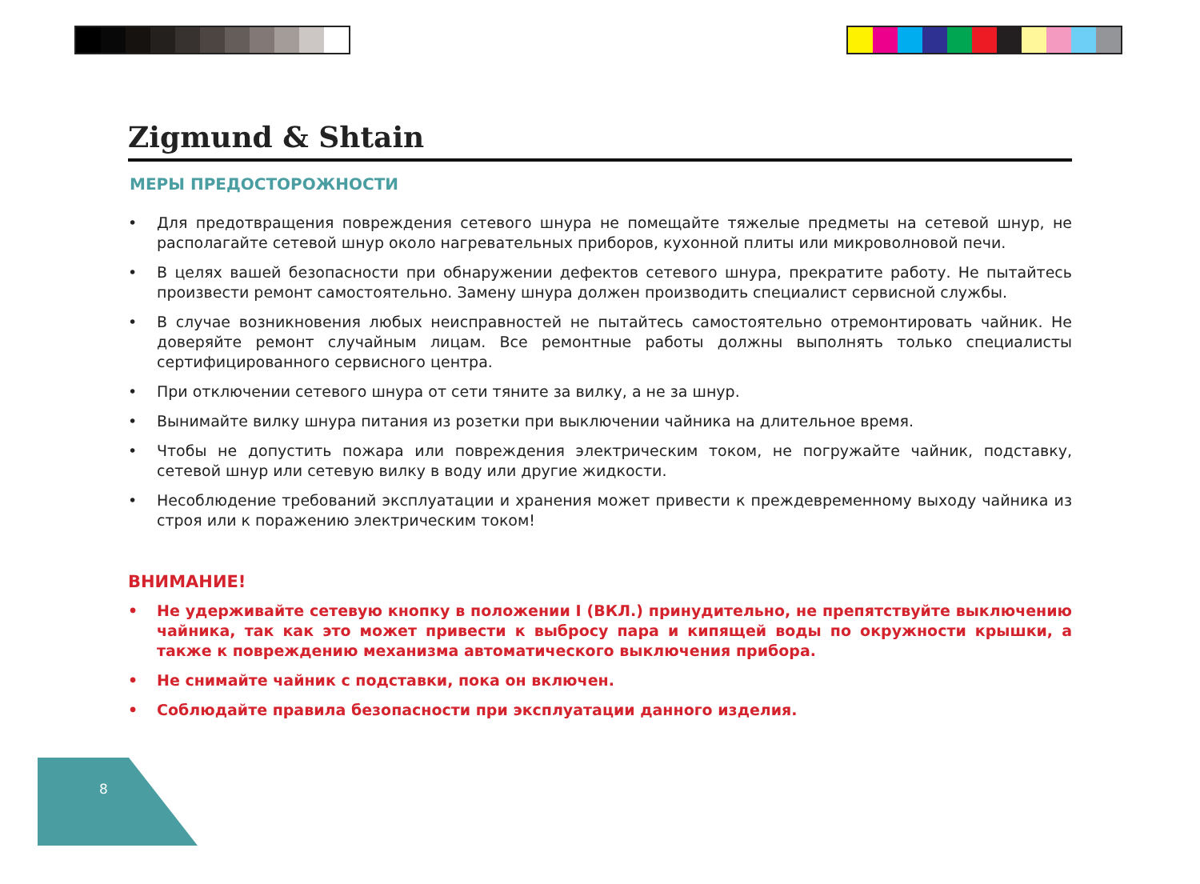Zigmund & Shtain
МЕРЫ ПРЕДОСТОРОЖНОСТИ
• Для предотвращения повреждения сетевого шнура не помещайте тяжелые предметы на сетевой шнур, не располагайте сетевой шнур около нагревательных приборов, кухонной плиты или микроволновой печи.
• В целях вашей безопасности при обнаружении дефектов сетевого шнура, прекратите работу. Не пытайтесь произвести ремонт самостоятельно. Замену шнура должен производить специалист сервисной службы.
• В случае возникновения любых неисправностей не пытайтесь самостоятельно отремонтировать чайник. Не доверяйте ремонт случайным лицам. Все ремонтные работы должны выполнять только специалисты сертифицированного сервисного центра.
• При отключении сетевого шнура от сети тяните за вилку, а не за шнур.
• Вынимайте вилку шнура питания из розетки при выключении чайника на длительное время.
• Чтобы не допустить пожара или повреждения электрическим током, не погружайте чайник, подставку, сетевой шнур или сетевую вилку в воду или другие жидкости.
• Несоблюдение требований эксплуатации и хранения может привести к преждевременному выходу чайника из строя или к поражению электрическим током!
ВНИМАНИЕ!
• Не удерживайте сетевую кнопку в положении I (ВКЛ.) принудительно, не препятствуйте выключению чайника, так как это может привести к выбросу пара и кипящей воды по окружности крышки, а также к повреждению механизма автоматического выключения прибора.
• Не снимайте чайник с подставки, пока он включен.
• Соблюдайте правила безопасности при эксплуатации данного изделия.
8